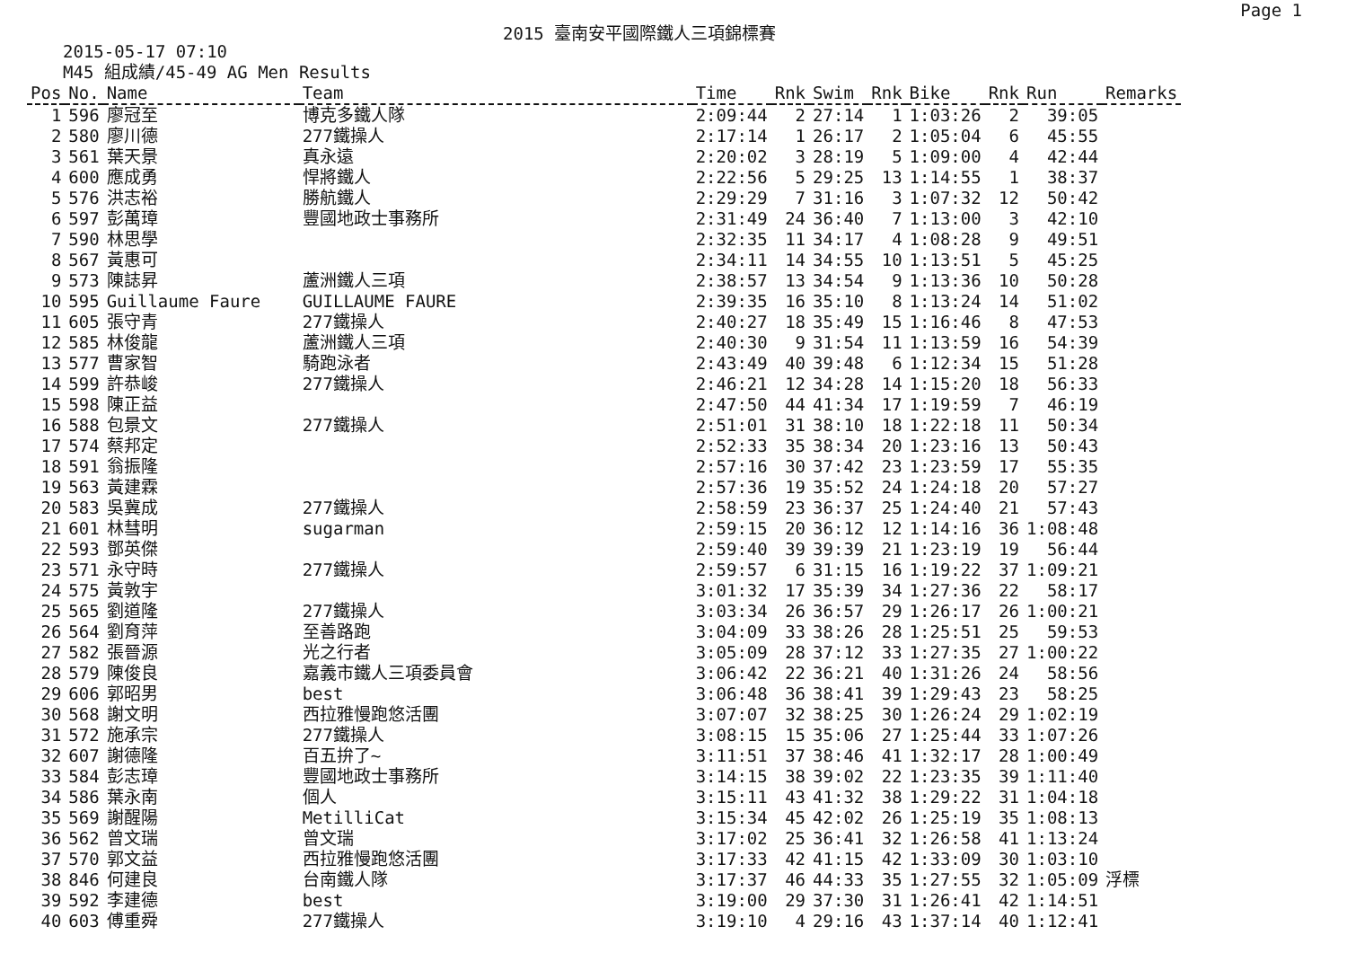2015 臺南安平國際鐵人三項錦標賽 Page 1
2015-05-17 07:10
M45 組成績/45-49 AG Men Results
| Pos | No. | Name | Team | Time | Rnk | Swim | Rnk | Bike | Rnk | Run | Remarks |
| --- | --- | --- | --- | --- | --- | --- | --- | --- | --- | --- | --- |
| 1 | 596 | 廖冠至 | 博克多鐵人隊 | 2:09:44 | 2 | 27:14 | 1 | 1:03:26 | 2 | 39:05 | |
| 2 | 580 | 廖川德 | 277鐵操人 | 2:17:14 | 1 | 26:17 | 2 | 1:05:04 | 6 | 45:55 | |
| 3 | 561 | 葉天景 | 真永遠 | 2:20:02 | 3 | 28:19 | 5 | 1:09:00 | 4 | 42:44 | |
| 4 | 600 | 應成勇 | 悍將鐵人 | 2:22:56 | 5 | 29:25 | 13 | 1:14:55 | 1 | 38:37 | |
| 5 | 576 | 洪志裕 | 勝航鐵人 | 2:29:29 | 7 | 31:16 | 3 | 1:07:32 | 12 | 50:42 | |
| 6 | 597 | 彭萬璋 | 豐國地政士事務所 | 2:31:49 | 24 | 36:40 | 7 | 1:13:00 | 3 | 42:10 | |
| 7 | 590 | 林思學 | | 2:32:35 | 11 | 34:17 | 4 | 1:08:28 | 9 | 49:51 | |
| 8 | 567 | 黃惠可 | | 2:34:11 | 14 | 34:55 | 10 | 1:13:51 | 5 | 45:25 | |
| 9 | 573 | 陳誌昇 | 蘆洲鐵人三項 | 2:38:57 | 13 | 34:54 | 9 | 1:13:36 | 10 | 50:28 | |
| 10 | 595 | Guillaume Faure | GUILLAUME FAURE | 2:39:35 | 16 | 35:10 | 8 | 1:13:24 | 14 | 51:02 | |
| 11 | 605 | 張守青 | 277鐵操人 | 2:40:27 | 18 | 35:49 | 15 | 1:16:46 | 8 | 47:53 | |
| 12 | 585 | 林俊龍 | 蘆洲鐵人三項 | 2:40:30 | 9 | 31:54 | 11 | 1:13:59 | 16 | 54:39 | |
| 13 | 577 | 曹家智 | 騎跑泳者 | 2:43:49 | 40 | 39:48 | 6 | 1:12:34 | 15 | 51:28 | |
| 14 | 599 | 許恭峻 | 277鐵操人 | 2:46:21 | 12 | 34:28 | 14 | 1:15:20 | 18 | 56:33 | |
| 15 | 598 | 陳正益 | | 2:47:50 | 44 | 41:34 | 17 | 1:19:59 | 7 | 46:19 | |
| 16 | 588 | 包景文 | 277鐵操人 | 2:51:01 | 31 | 38:10 | 18 | 1:22:18 | 11 | 50:34 | |
| 17 | 574 | 蔡邦定 | | 2:52:33 | 35 | 38:34 | 20 | 1:23:16 | 13 | 50:43 | |
| 18 | 591 | 翁振隆 | | 2:57:16 | 30 | 37:42 | 23 | 1:23:59 | 17 | 55:35 | |
| 19 | 563 | 黃建霖 | | 2:57:36 | 19 | 35:52 | 24 | 1:24:18 | 20 | 57:27 | |
| 20 | 583 | 吳冀成 | 277鐵操人 | 2:58:59 | 23 | 36:37 | 25 | 1:24:40 | 21 | 57:43 | |
| 21 | 601 | 林彗明 | sugarman | 2:59:15 | 20 | 36:12 | 12 | 1:14:16 | 36 | 1:08:48 | |
| 22 | 593 | 鄧英傑 | | 2:59:40 | 39 | 39:39 | 21 | 1:23:19 | 19 | 56:44 | |
| 23 | 571 | 永守時 | 277鐵操人 | 2:59:57 | 6 | 31:15 | 16 | 1:19:22 | 37 | 1:09:21 | |
| 24 | 575 | 黃敦宇 | | 3:01:32 | 17 | 35:39 | 34 | 1:27:36 | 22 | 58:17 | |
| 25 | 565 | 劉道隆 | 277鐵操人 | 3:03:34 | 26 | 36:57 | 29 | 1:26:17 | 26 | 1:00:21 | |
| 26 | 564 | 劉育萍 | 至善路跑 | 3:04:09 | 33 | 38:26 | 28 | 1:25:51 | 25 | 59:53 | |
| 27 | 582 | 張晉源 | 光之行者 | 3:05:09 | 28 | 37:12 | 33 | 1:27:35 | 27 | 1:00:22 | |
| 28 | 579 | 陳俊良 | 嘉義市鐵人三項委員會 | 3:06:42 | 22 | 36:21 | 40 | 1:31:26 | 24 | 58:56 | |
| 29 | 606 | 郭昭男 | best | 3:06:48 | 36 | 38:41 | 39 | 1:29:43 | 23 | 58:25 | |
| 30 | 568 | 謝文明 | 西拉雅慢跑悠活團 | 3:07:07 | 32 | 38:25 | 30 | 1:26:24 | 29 | 1:02:19 | |
| 31 | 572 | 施承宗 | 277鐵操人 | 3:08:15 | 15 | 35:06 | 27 | 1:25:44 | 33 | 1:07:26 | |
| 32 | 607 | 謝德隆 | 百五拚了~ | 3:11:51 | 37 | 38:46 | 41 | 1:32:17 | 28 | 1:00:49 | |
| 33 | 584 | 彭志璋 | 豐國地政士事務所 | 3:14:15 | 38 | 39:02 | 22 | 1:23:35 | 39 | 1:11:40 | |
| 34 | 586 | 葉永南 | 個人 | 3:15:11 | 43 | 41:32 | 38 | 1:29:22 | 31 | 1:04:18 | |
| 35 | 569 | 謝醒陽 | MetilliCat | 3:15:34 | 45 | 42:02 | 26 | 1:25:19 | 35 | 1:08:13 | |
| 36 | 562 | 曾文瑞 | 曾文瑞 | 3:17:02 | 25 | 36:41 | 32 | 1:26:58 | 41 | 1:13:24 | |
| 37 | 570 | 郭文益 | 西拉雅慢跑悠活團 | 3:17:33 | 42 | 41:15 | 42 | 1:33:09 | 30 | 1:03:10 | |
| 38 | 846 | 何建良 | 台南鐵人隊 | 3:17:37 | 46 | 44:33 | 35 | 1:27:55 | 32 | 1:05:09 | 浮標 |
| 39 | 592 | 李建德 | best | 3:19:00 | 29 | 37:30 | 31 | 1:26:41 | 42 | 1:14:51 | |
| 40 | 603 | 傅重舜 | 277鐵操人 | 3:19:10 | 4 | 29:16 | 43 | 1:37:14 | 40 | 1:12:41 | |